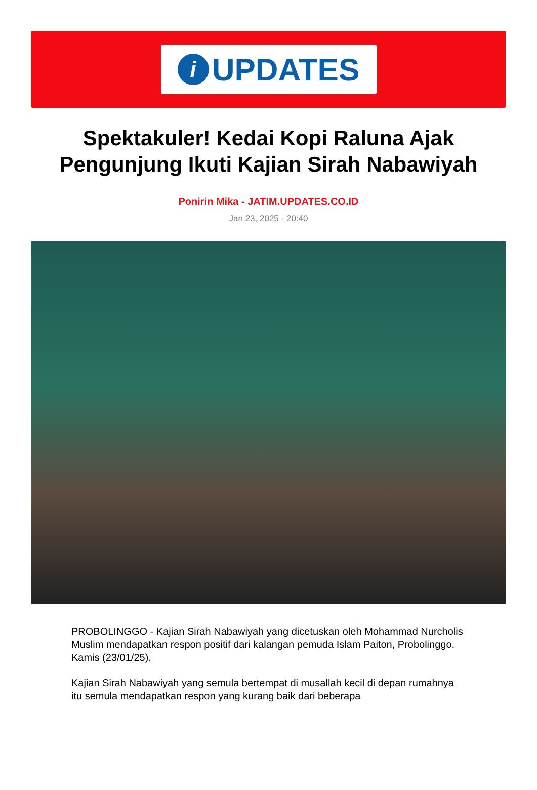i
UPDATES
Spektakuler! Kedai Kopi Raluna Ajak Pengunjung Ikuti Kajian Sirah Nabawiyah
Ponirin Mika - JATIM.UPDATES.CO.ID
Jan 23, 2025 - 20:40
PROBOLINGGO - Kajian Sirah Nabawiyah yang dicetuskan oleh Mohammad Nurcholis Muslim mendapatkan respon positif dari kalangan pemuda Islam Paiton, Probolinggo. Kamis (23/01/25).
Kajian Sirah Nabawiyah yang semula bertempat di musallah kecil di depan rumahnya itu semula mendapatkan respon yang kurang baik dari beberapa